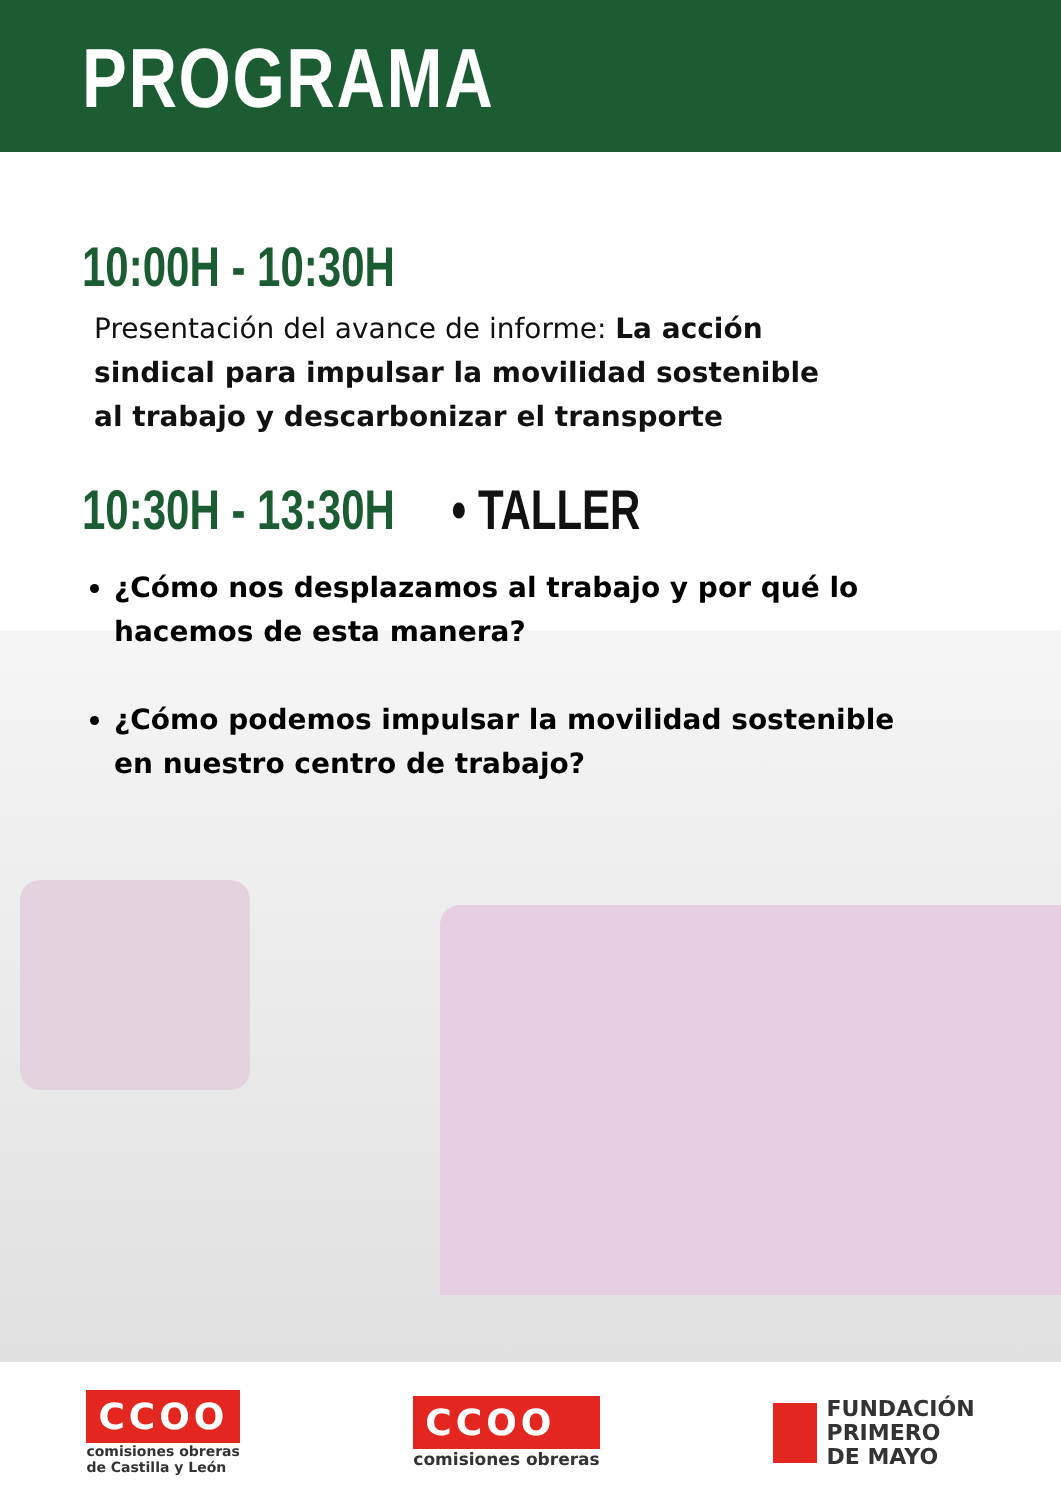PROGRAMA
10:00H - 10:30H
Presentación del avance de informe: La acción sindical para impulsar la movilidad sostenible al trabajo y descarbonizar el transporte
10:30H - 13:30H • TALLER
¿Cómo nos desplazamos al trabajo y por qué lo hacemos de esta manera?
¿Cómo podemos impulsar la movilidad sostenible en nuestro centro de trabajo?
CCOO
comisiones obreras
de Castilla y León
CCOO
comisiones obreras
FUNDACIÓN
PRIMERO
DE MAYO